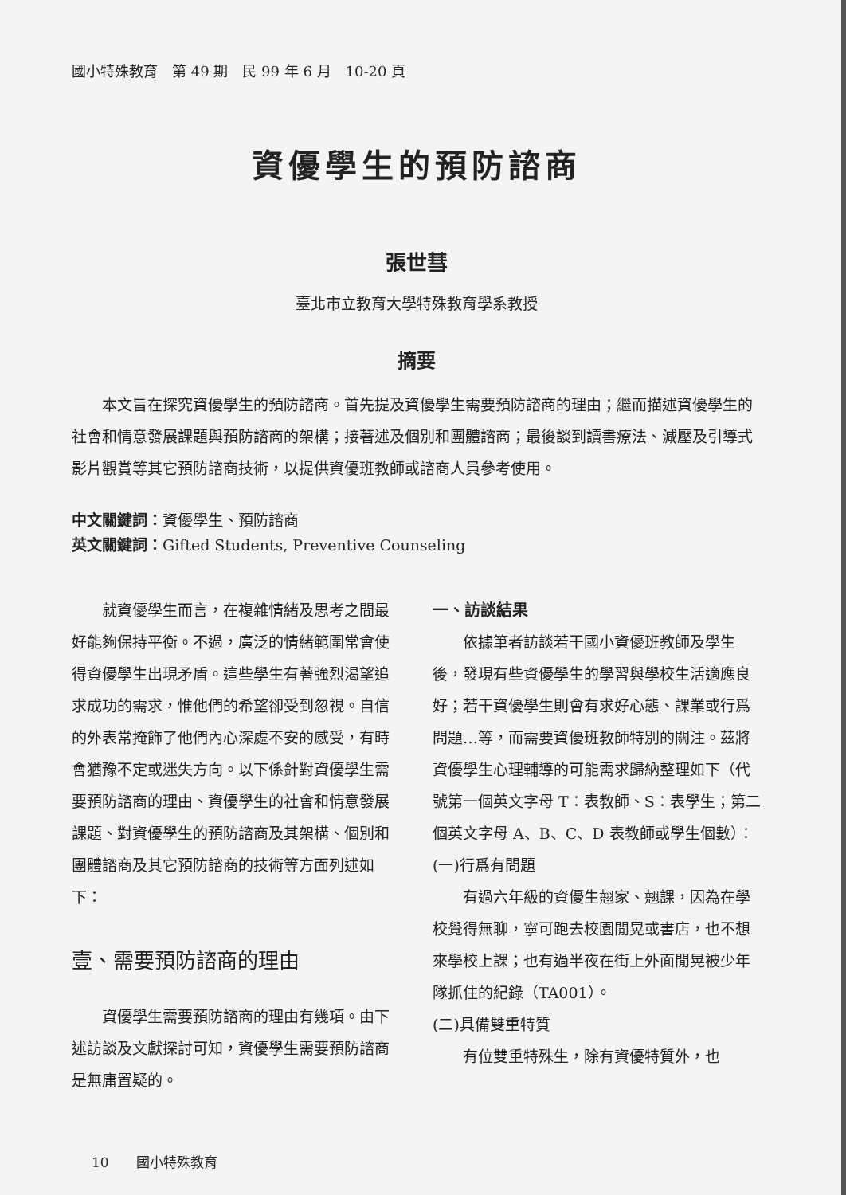國小特殊教育　第 49 期　民 99 年 6 月　10-20 頁
資優學生的預防諮商
張世彗
臺北市立教育大學特殊教育學系教授
摘要
本文旨在探究資優學生的預防諮商。首先提及資優學生需要預防諮商的理由；繼而描述資優學生的社會和情意發展課題與預防諮商的架構；接著述及個別和團體諮商；最後談到讀書療法、減壓及引導式影片觀賞等其它預防諮商技術，以提供資優班教師或諮商人員參考使用。
中文關鍵詞：資優學生、預防諮商
英文關鍵詞：Gifted Students, Preventive Counseling
就資優學生而言，在複雜情緒及思考之間最好能夠保持平衡。不過，廣泛的情緒範圍常會使得資優學生出現矛盾。這些學生有著強烈渴望追求成功的需求，惟他們的希望卻受到忽視。自信的外表常掩飾了他們內心深處不安的感受，有時會猶豫不定或迷失方向。以下係針對資優學生需要預防諮商的理由、資優學生的社會和情意發展課題、對資優學生的預防諮商及其架構、個別和團體諮商及其它預防諮商的技術等方面列述如下：
壹、需要預防諮商的理由
資優學生需要預防諮商的理由有幾項。由下述訪談及文獻探討可知，資優學生需要預防諮商是無庸置疑的。
一、訪談結果
依據筆者訪談若干國小資優班教師及學生後，發現有些資優學生的學習與學校生活適應良好；若干資優學生則會有求好心態、課業或行爲問題…等，而需要資優班教師特別的關注。茲將資優學生心理輔導的可能需求歸納整理如下（代號第一個英文字母 T：表教師、S：表學生；第二個英文字母 A、B、C、D 表教師或學生個數）：
(一)行爲有問題
有過六年級的資優生翹家、翹課，因為在學校覺得無聊，寧可跑去校園閒晃或書店，也不想來學校上課；也有過半夜在街上外面閒晃被少年隊抓住的紀錄（TA001）。
(二)具備雙重特質
有位雙重特殊生，除有資優特質外，也
10　　國小特殊教育